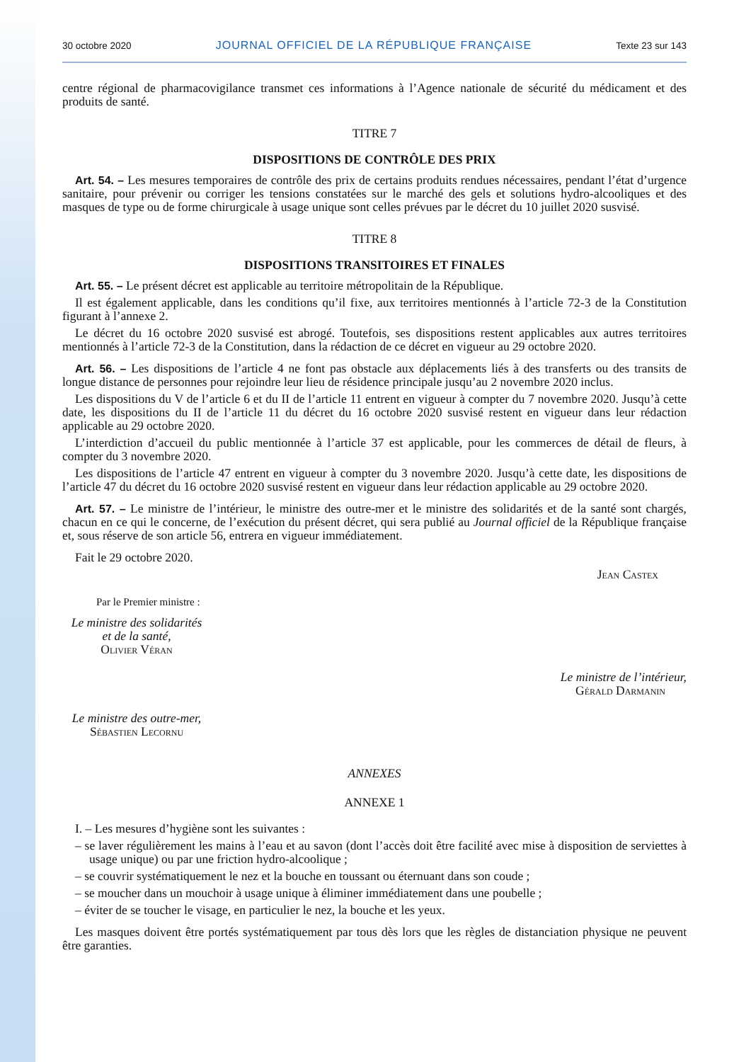30 octobre 2020 JOURNAL OFFICIEL DE LA RÉPUBLIQUE FRANÇAISE Texte 23 sur 143
centre régional de pharmacovigilance transmet ces informations à l’Agence nationale de sécurité du médicament et des produits de santé.
TITRE 7
DISPOSITIONS DE CONTRÔLE DES PRIX
Art. 54. – Les mesures temporaires de contrôle des prix de certains produits rendues nécessaires, pendant l’état d’urgence sanitaire, pour prévenir ou corriger les tensions constatées sur le marché des gels et solutions hydro-alcooliques et des masques de type ou de forme chirurgicale à usage unique sont celles prévues par le décret du 10 juillet 2020 susvisé.
TITRE 8
DISPOSITIONS TRANSITOIRES ET FINALES
Art. 55. – Le présent décret est applicable au territoire métropolitain de la République.
Il est également applicable, dans les conditions qu’il fixe, aux territoires mentionnés à l’article 72-3 de la Constitution figurant à l’annexe 2.
Le décret du 16 octobre 2020 susvisé est abrogé. Toutefois, ses dispositions restent applicables aux autres territoires mentionnés à l’article 72-3 de la Constitution, dans la rédaction de ce décret en vigueur au 29 octobre 2020.
Art. 56. – Les dispositions de l’article 4 ne font pas obstacle aux déplacements liés à des transferts ou des transits de longue distance de personnes pour rejoindre leur lieu de résidence principale jusqu’au 2 novembre 2020 inclus.
Les dispositions du V de l’article 6 et du II de l’article 11 entrent en vigueur à compter du 7 novembre 2020. Jusqu’à cette date, les dispositions du II de l’article 11 du décret du 16 octobre 2020 susvisé restent en vigueur dans leur rédaction applicable au 29 octobre 2020.
L’interdiction d’accueil du public mentionnée à l’article 37 est applicable, pour les commerces de détail de fleurs, à compter du 3 novembre 2020.
Les dispositions de l’article 47 entrent en vigueur à compter du 3 novembre 2020. Jusqu’à cette date, les dispositions de l’article 47 du décret du 16 octobre 2020 susvisé restent en vigueur dans leur rédaction applicable au 29 octobre 2020.
Art. 57. – Le ministre de l’intérieur, le ministre des outre-mer et le ministre des solidarités et de la santé sont chargés, chacun en ce qui le concerne, de l’exécution du présent décret, qui sera publié au Journal officiel de la République française et, sous réserve de son article 56, entrera en vigueur immédiatement.
Fait le 29 octobre 2020.
Jean Castex
Par le Premier ministre :
Le ministre des solidarités
et de la santé,
Olivier Véran
Le ministre de l’intérieur,
Gérald Darmanin
Le ministre des outre-mer,
Sébastien Lecornu
ANNEXES
ANNEXE 1
I. – Les mesures d’hygiène sont les suivantes :
– se laver régulièrement les mains à l’eau et au savon (dont l’accès doit être facilité avec mise à disposition de serviettes à usage unique) ou par une friction hydro-alcoolique ;
– se couvrir systématiquement le nez et la bouche en toussant ou éternuant dans son coude ;
– se moucher dans un mouchoir à usage unique à éliminer immédiatement dans une poubelle ;
– éviter de se toucher le visage, en particulier le nez, la bouche et les yeux.
Les masques doivent être portés systématiquement par tous dès lors que les règles de distanciation physique ne peuvent être garanties.